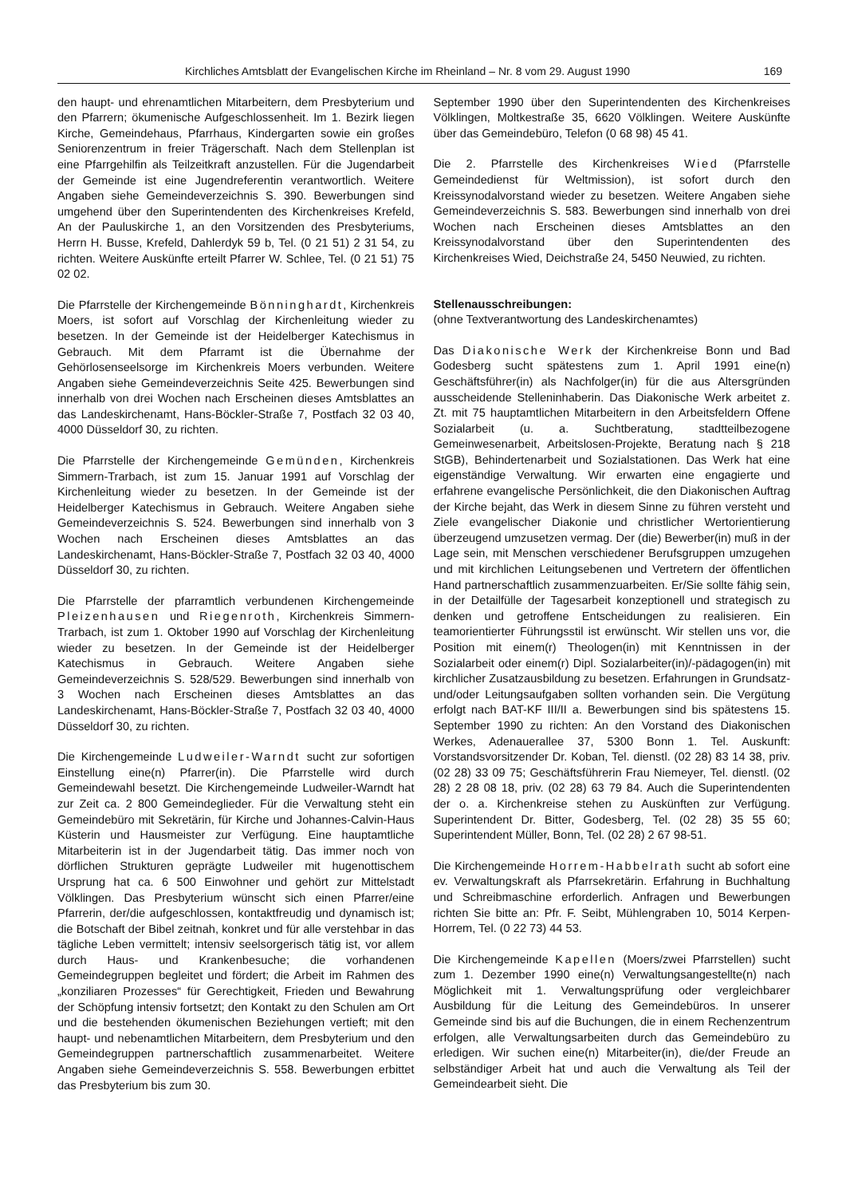Kirchliches Amtsblatt der Evangelischen Kirche im Rheinland – Nr. 8 vom 29. August 1990 169
den haupt- und ehrenamtlichen Mitarbeitern, dem Presbyterium und den Pfarrern; ökumenische Aufgeschlossenheit. Im 1. Bezirk liegen Kirche, Gemeindehaus, Pfarrhaus, Kindergarten sowie ein großes Seniorenzentrum in freier Trägerschaft. Nach dem Stellenplan ist eine Pfarrgehilfin als Teilzeitkraft anzustellen. Für die Jugendarbeit der Gemeinde ist eine Jugendreferentin verantwortlich. Weitere Angaben siehe Gemeindeverzeichnis S. 390. Bewerbungen sind umgehend über den Superintendenten des Kirchenkreises Krefeld, An der Pauluskirche 1, an den Vorsitzenden des Presbyteriums, Herrn H. Busse, Krefeld, Dahlerdyk 59 b, Tel. (0 21 51) 2 31 54, zu richten. Weitere Auskünfte erteilt Pfarrer W. Schlee, Tel. (0 21 51) 75 02 02.
Die Pfarrstelle der Kirchengemeinde Bönninghardt, Kirchenkreis Moers, ist sofort auf Vorschlag der Kirchenleitung wieder zu besetzen. In der Gemeinde ist der Heidelberger Katechismus in Gebrauch. Mit dem Pfarramt ist die Übernahme der Gehörlosenseelsorge im Kirchenkreis Moers verbunden. Weitere Angaben siehe Gemeindeverzeichnis Seite 425. Bewerbungen sind innerhalb von drei Wochen nach Erscheinen dieses Amtsblattes an das Landeskirchenamt, Hans-Böckler-Straße 7, Postfach 32 03 40, 4000 Düsseldorf 30, zu richten.
Die Pfarrstelle der Kirchengemeinde Gemünden, Kirchenkreis Simmern-Trarbach, ist zum 15. Januar 1991 auf Vorschlag der Kirchenleitung wieder zu besetzen. In der Gemeinde ist der Heidelberger Katechismus in Gebrauch. Weitere Angaben siehe Gemeindeverzeichnis S. 524. Bewerbungen sind innerhalb von 3 Wochen nach Erscheinen dieses Amtsblattes an das Landeskirchenamt, Hans-Böckler-Straße 7, Postfach 32 03 40, 4000 Düsseldorf 30, zu richten.
Die Pfarrstelle der pfarramtlich verbundenen Kirchengemeinde Pleizenhausen und Riegenroth, Kirchenkreis Simmern-Trarbach, ist zum 1. Oktober 1990 auf Vorschlag der Kirchenleitung wieder zu besetzen. In der Gemeinde ist der Heidelberger Katechismus in Gebrauch. Weitere Angaben siehe Gemeindeverzeichnis S. 528/529. Bewerbungen sind innerhalb von 3 Wochen nach Erscheinen dieses Amtsblattes an das Landeskirchenamt, Hans-Böckler-Straße 7, Postfach 32 03 40, 4000 Düsseldorf 30, zu richten.
Die Kirchengemeinde Ludweiler-Warndt sucht zur sofortigen Einstellung eine(n) Pfarrer(in). Die Pfarrstelle wird durch Gemeindewahl besetzt. Die Kirchengemeinde Ludweiler-Warndt hat zur Zeit ca. 2 800 Gemeindeglieder. Für die Verwaltung steht ein Gemeindebüro mit Sekretärin, für Kirche und Johannes-Calvin-Haus Küsterin und Hausmeister zur Verfügung. Eine hauptamtliche Mitarbeiterin ist in der Jugendarbeit tätig. Das immer noch von dörflichen Strukturen geprägte Ludweiler mit hugenottischem Ursprung hat ca. 6 500 Einwohner und gehört zur Mittelstadt Völklingen. Das Presbyterium wünscht sich einen Pfarrer/eine Pfarrerin, der/die aufgeschlossen, kontaktfreudig und dynamisch ist; die Botschaft der Bibel zeitnah, konkret und für alle verstehbar in das tägliche Leben vermittelt; intensiv seelsorgerisch tätig ist, vor allem durch Haus- und Krankenbesuche; die vorhandenen Gemeindegruppen begleitet und fördert; die Arbeit im Rahmen des „konziliaren Prozesses“ für Gerechtigkeit, Frieden und Bewahrung der Schöpfung intensiv fortsetzt; den Kontakt zu den Schulen am Ort und die bestehenden ökumenischen Beziehungen vertieft; mit den haupt- und nebenamtlichen Mitarbeitern, dem Presbyterium und den Gemeindegruppen partnerschaftlich zusammenarbeitet. Weitere Angaben siehe Gemeindeverzeichnis S. 558. Bewerbungen erbittet das Presbyterium bis zum 30.
September 1990 über den Superintendenten des Kirchenkreises Völklingen, Moltkestraße 35, 6620 Völklingen. Weitere Auskünfte über das Gemeindebüro, Telefon (0 68 98) 45 41.
Die 2. Pfarrstelle des Kirchenkreises Wied (Pfarrstelle Gemeindedienst für Weltmission), ist sofort durch den Kreissynodalvorstand wieder zu besetzen. Weitere Angaben siehe Gemeindeverzeichnis S. 583. Bewerbungen sind innerhalb von drei Wochen nach Erscheinen dieses Amtsblattes an den Kreissynodalvorstand über den Superintendenten des Kirchenkreises Wied, Deichstraße 24, 5450 Neuwied, zu richten.
Stellenausschreibungen:
(ohne Textverantwortung des Landeskirchenamtes)
Das Diakonische Werk der Kirchenkreise Bonn und Bad Godesberg sucht spätestens zum 1. April 1991 eine(n) Geschäftsführer(in) als Nachfolger(in) für die aus Altersgründen ausscheidende Stelleninhaberin. Das Diakonische Werk arbeitet z. Zt. mit 75 hauptamtlichen Mitarbeitern in den Arbeitsfeldern Offene Sozialarbeit (u. a. Suchtberatung, stadtteilbezogene Gemeinwesenarbeit, Arbeitslosen-Projekte, Beratung nach § 218 StGB), Behindertenarbeit und Sozialstationen. Das Werk hat eine eigenständige Verwaltung. Wir erwarten eine engagierte und erfahrene evangelische Persönlichkeit, die den Diakonischen Auftrag der Kirche bejaht, das Werk in diesem Sinne zu führen versteht und Ziele evangelischer Diakonie und christlicher Wertorientierung überzeugend umzusetzen vermag. Der (die) Bewerber(in) muß in der Lage sein, mit Menschen verschiedener Berufsgruppen umzugehen und mit kirchlichen Leitungsebenen und Vertretern der öffentlichen Hand partnerschaftlich zusammenzuarbeiten. Er/Sie sollte fähig sein, in der Detailfülle der Tagesarbeit konzeptionell und strategisch zu denken und getroffene Entscheidungen zu realisieren. Ein teamorientierter Führungsstil ist erwünscht. Wir stellen uns vor, die Position mit einem(r) Theologen(in) mit Kenntnissen in der Sozialarbeit oder einem(r) Dipl. Sozialarbeiter(in)/-pädagogen(in) mit kirchlicher Zusatzausbildung zu besetzen. Erfahrungen in Grundsatz- und/oder Leitungsaufgaben sollten vorhanden sein. Die Vergütung erfolgt nach BAT-KF III/II a. Bewerbungen sind bis spätestens 15. September 1990 zu richten: An den Vorstand des Diakonischen Werkes, Adenauerallee 37, 5300 Bonn 1. Tel. Auskunft: Vorstandsvorsitzender Dr. Koban, Tel. dienstl. (02 28) 83 14 38, priv. (02 28) 33 09 75; Geschäftsführerin Frau Niemeyer, Tel. dienstl. (02 28) 2 28 08 18, priv. (02 28) 63 79 84. Auch die Superintendenten der o. a. Kirchenkreise stehen zu Auskünften zur Verfügung. Superintendent Dr. Bitter, Godesberg, Tel. (02 28) 35 55 60; Superintendent Müller, Bonn, Tel. (02 28) 2 67 98-51.
Die Kirchengemeinde Horrem-Habbelrath sucht ab sofort eine ev. Verwaltungskraft als Pfarrsekretärin. Erfahrung in Buchhaltung und Schreibmaschine erforderlich. Anfragen und Bewerbungen richten Sie bitte an: Pfr. F. Seibt, Mühlengraben 10, 5014 Kerpen-Horrem, Tel. (0 22 73) 44 53.
Die Kirchengemeinde Kapellen (Moers/zwei Pfarrstellen) sucht zum 1. Dezember 1990 eine(n) Verwaltungsangestellte(n) nach Möglichkeit mit 1. Verwaltungsprüfung oder vergleichbarer Ausbildung für die Leitung des Gemeindebüros. In unserer Gemeinde sind bis auf die Buchungen, die in einem Rechenzentrum erfolgen, alle Verwaltungsarbeiten durch das Gemeindebüro zu erledigen. Wir suchen eine(n) Mitarbeiter(in), die/der Freude an selbständiger Arbeit hat und auch die Verwaltung als Teil der Gemeindearbeit sieht. Die